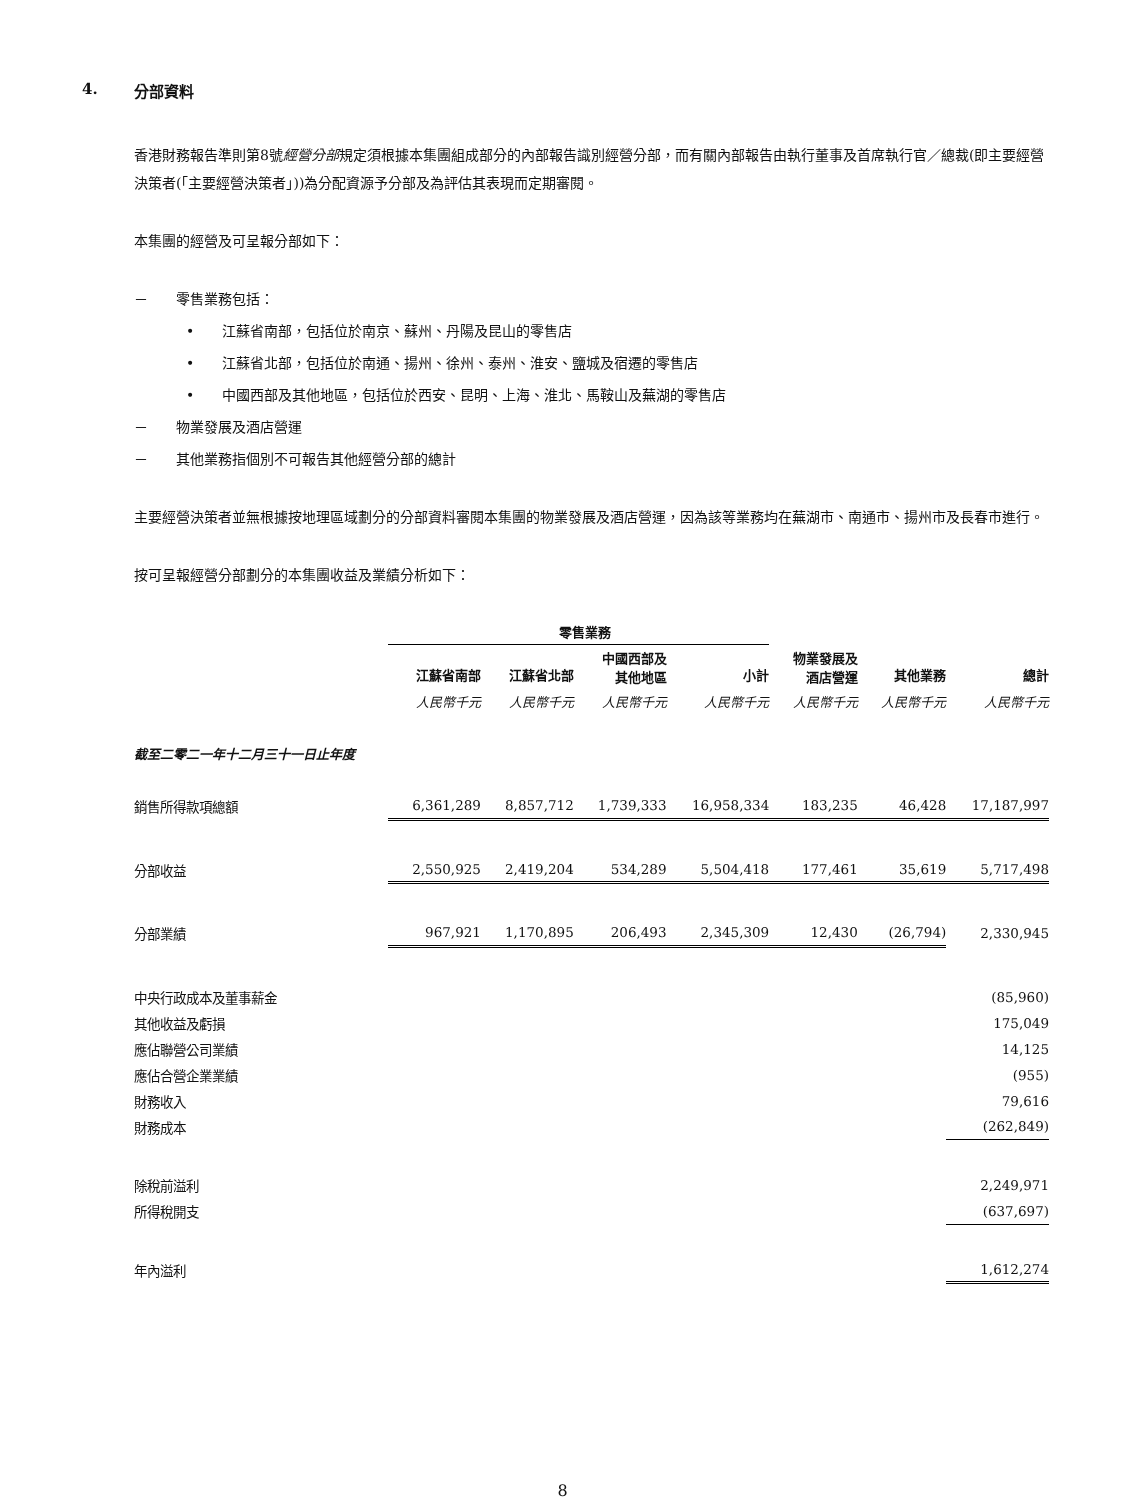4. 分部資料
香港財務報告準則第8號經營分部規定須根據本集團組成部分的內部報告識別經營分部，而有關內部報告由執行董事及首席執行官／總裁(即主要經營決策者(「主要經營決策者」))為分配資源予分部及為評估其表現而定期審閱。
本集團的經營及可呈報分部如下：
－　　零售業務包括：
•　　江蘇省南部，包括位於南京、蘇州、丹陽及昆山的零售店
•　　江蘇省北部，包括位於南通、揚州、徐州、泰州、淮安、鹽城及宿遷的零售店
•　　中國西部及其他地區，包括位於西安、昆明、上海、淮北、馬鞍山及蕪湖的零售店
－　　物業發展及酒店營運
－　　其他業務指個別不可報告其他經營分部的總計
主要經營決策者並無根據按地理區域劃分的分部資料審閱本集團的物業發展及酒店營運，因為該等業務均在蕪湖市、南通市、揚州市及長春市進行。
按可呈報經營分部劃分的本集團收益及業績分析如下：
| | 零售業務 | | | | | | |
| --- | --- | --- | --- | --- | --- | --- | --- |
| | 江蘇省南部 | 江蘇省北部 | 中國西部及 其他地區 | 小計 | 物業發展及 酒店營運 | 其他業務 | 總計 |
| | 人民幣千元 | 人民幣千元 | 人民幣千元 | 人民幣千元 | 人民幣千元 | 人民幣千元 | 人民幣千元 |
| 截至二零二一年十二月三十一日止年度 | | | | | | | |
| 銷售所得款項總額 | 6,361,289 | 8,857,712 | 1,739,333 | 16,958,334 | 183,235 | 46,428 | 17,187,997 |
| 分部收益 | 2,550,925 | 2,419,204 | 534,289 | 5,504,418 | 177,461 | 35,619 | 5,717,498 |
| 分部業績 | 967,921 | 1,170,895 | 206,493 | 2,345,309 | 12,430 | (26,794) | 2,330,945 |
| 中央行政成本及董事薪金 | | | | | | | (85,960) |
| 其他收益及虧損 | | | | | | | 175,049 |
| 應佔聯營公司業績 | | | | | | | 14,125 |
| 應佔合營企業業績 | | | | | | | (955) |
| 財務收入 | | | | | | | 79,616 |
| 財務成本 | | | | | | | (262,849) |
| 除稅前溢利 | | | | | | | 2,249,971 |
| 所得稅開支 | | | | | | | (637,697) |
| 年內溢利 | | | | | | | 1,612,274 |
8